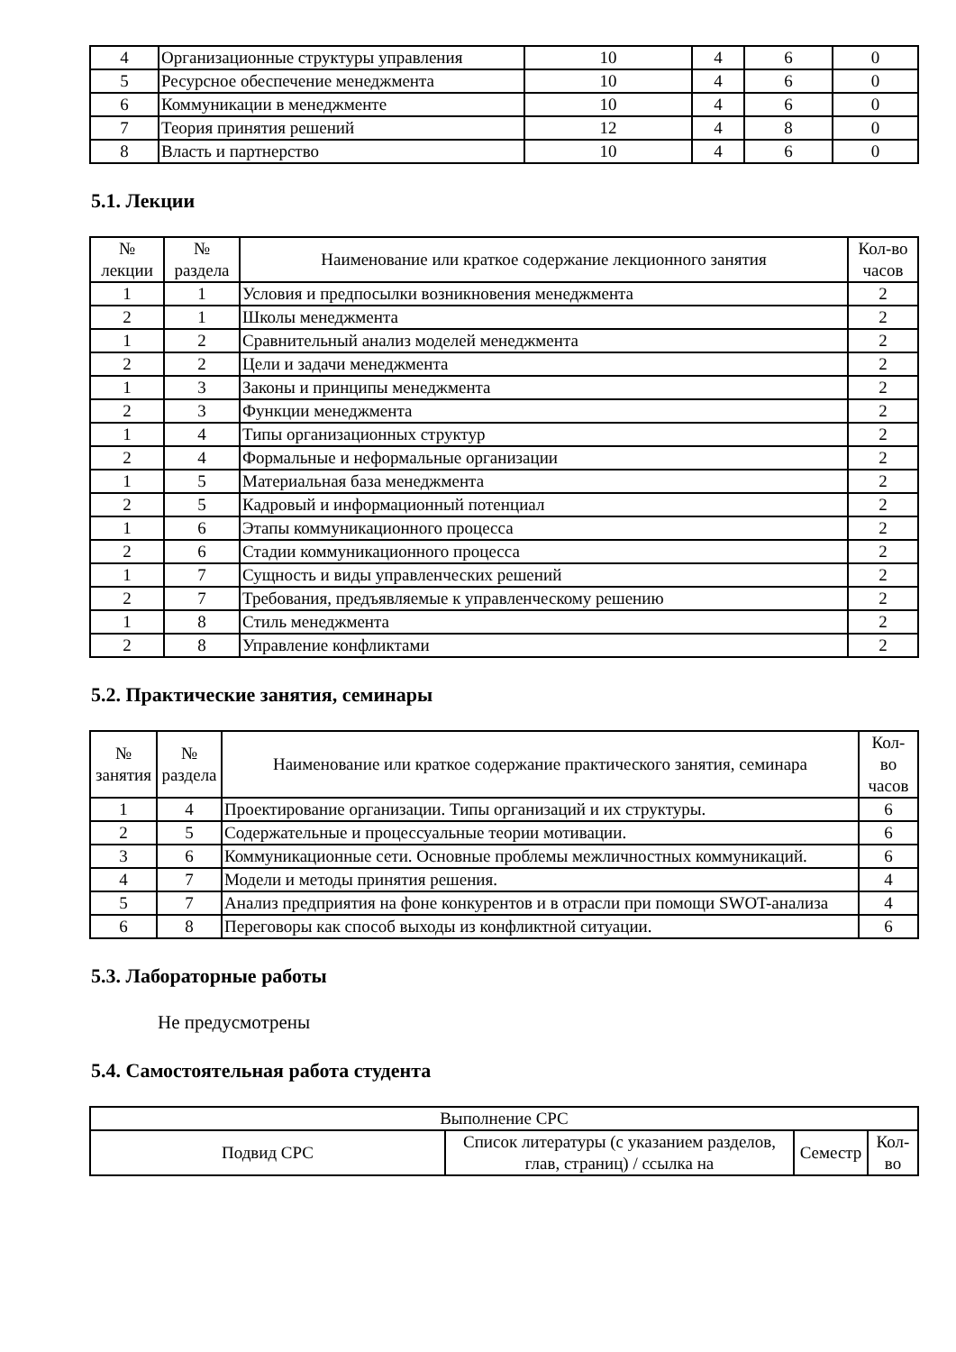| 4 | Организационные структуры управления | 10 | 4 | 6 | 0 |
| 5 | Ресурсное обеспечение менеджмента | 10 | 4 | 6 | 0 |
| 6 | Коммуникации в менеджменте | 10 | 4 | 6 | 0 |
| 7 | Теория принятия решений | 12 | 4 | 8 | 0 |
| 8 | Власть и партнерство | 10 | 4 | 6 | 0 |
5.1. Лекции
| № лекции | № раздела | Наименование или краткое содержание лекционного занятия | Кол-во часов |
| --- | --- | --- | --- |
| 1 | 1 | Условия и предпосылки возникновения менеджмента | 2 |
| 2 | 1 | Школы менеджмента | 2 |
| 1 | 2 | Сравнительный анализ моделей менеджмента | 2 |
| 2 | 2 | Цели и задачи менеджмента | 2 |
| 1 | 3 | Законы и принципы менеджмента | 2 |
| 2 | 3 | Функции менеджмента | 2 |
| 1 | 4 | Типы организационных структур | 2 |
| 2 | 4 | Формальные и неформальные организации | 2 |
| 1 | 5 | Материальная база менеджмента | 2 |
| 2 | 5 | Кадровый и информационный потенциал | 2 |
| 1 | 6 | Этапы коммуникационного процесса | 2 |
| 2 | 6 | Стадии коммуникационного процесса | 2 |
| 1 | 7 | Сущность и виды управленческих решений | 2 |
| 2 | 7 | Требования, предъявляемые к управленческому решению | 2 |
| 1 | 8 | Стиль менеджмента | 2 |
| 2 | 8 | Управление конфликтами | 2 |
5.2. Практические занятия, семинары
| № занятия | № раздела | Наименование или краткое содержание практического занятия, семинара | Кол- во часов |
| --- | --- | --- | --- |
| 1 | 4 | Проектирование организации. Типы организаций и их структуры. | 6 |
| 2 | 5 | Содержательные и процессуальные теории мотивации. | 6 |
| 3 | 6 | Коммуникационные сети. Основные проблемы межличностных коммуникаций. | 6 |
| 4 | 7 | Модели и методы принятия решения. | 4 |
| 5 | 7 | Анализ предприятия на фоне конкурентов и в отрасли при помощи SWOT-анализа | 4 |
| 6 | 8 | Переговоры как способ выходы из конфликтной ситуации. | 6 |
5.3. Лабораторные работы
Не предусмотрены
5.4. Самостоятельная работа студента
| Выполнение СРС | | | |
| --- | --- | --- | --- |
| Подвид СРС | Список литературы (с указанием разделов, глав, страниц) / ссылка на | Семестр | Кол- во |